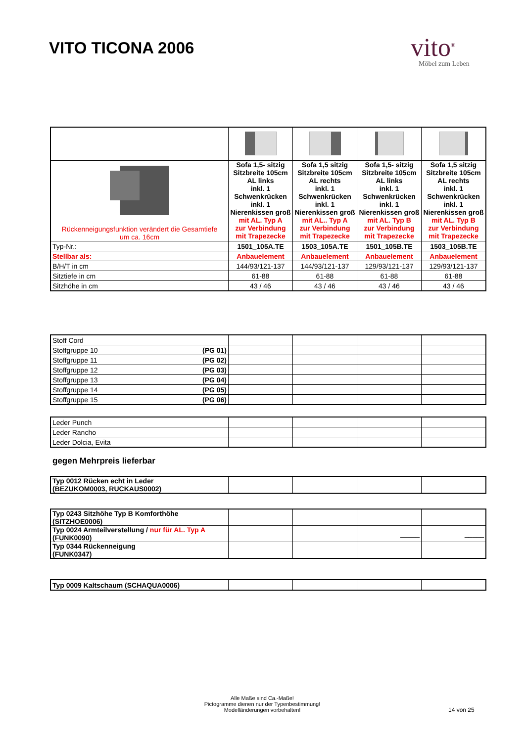VITO TICONA 2006 vito<sup>®</sup>
Möbel zum Leben
| Rückenneigungsfunktion verändert die Gesamtiefe um ca. 16cm | Sofa 1,5- sitzig Sitzbreite 105cm AL links inkl. 1 Schwenkrücken inkl. 1 Nierenkissen groß mit AL. Typ A zur Verbindung mit Trapezecke | Sofa 1,5 sitzig Sitzbreite 105cm AL rechts inkl. 1 Schwenkrücken inkl. 1 Nierenkissen groß mit AL.. Typ A zur Verbindung mit Trapezecke | Sofa 1,5- sitzig Sitzbreite 105cm AL links inkl. 1 Schwenkrücken inkl. 1 Nierenkissen groß mit AL. Typ B zur Verbindung mit Trapezecke | Sofa 1,5 sitzig Sitzbreite 105cm AL rechts inkl. 1 Schwenkrücken inkl. 1 Nierenkissen groß mit AL. Typ B zur Verbindung mit Trapezecke |
| Typ-Nr.: | 1501_105A.TE | 1503_105A.TE | 1501_105B.TE | 1503_105B.TE |
| Stellbar als: | Anbauelement | Anbauelement | Anbauelement | Anbauelement |
| B/H/T in cm | 144/93/121-137 | 144/93/121-137 | 129/93/121-137 | 129/93/121-137 |
| Sitztiefe in cm | 61-88 | 61-88 | 61-88 | 61-88 |
| Sitzhöhe in cm | 43 / 46 | 43 / 46 | 43 / 46 | 43 / 46 |
| Stoff Cord | | | | |
| Stoffgruppe 10 (PG 01) | | | | |
| Stoffgruppe 11 (PG 02) | | | | |
| Stoffgruppe 12 (PG 03) | | | | |
| Stoffgruppe 13 (PG 04) | | | | |
| Stoffgruppe 14 (PG 05) | | | | |
| Stoffgruppe 15 (PG 06) | | | | |
| Leder Punch | | | | |
| Leder Rancho | | | | |
| Leder Dolcia, Evita | | | | |
gegen Mehrpreis lieferbar
| Typ 0012 Rücken echt in Leder (BEZUKOM0003, RUCKAUS0002) | | | | |
| Typ 0243 Sitzhöhe Typ B Komforthöhe (SITZHOE0006) | | | | |
| Typ 0024 Armteilverstellung / nur für AL. Typ A (FUNK0090) | | | _____ | _____ |
| Typ 0344 Rückenneigung (FUNK0347) | | | | |
| Typ 0009 Kaltschaum (SCHAQUA0006) | | | | |
Alle Maße sind Ca.-Maße!
Pictogramme dienen nur der Typenbestimmung!
Modelländerungen vorbehalten!
14 von 25